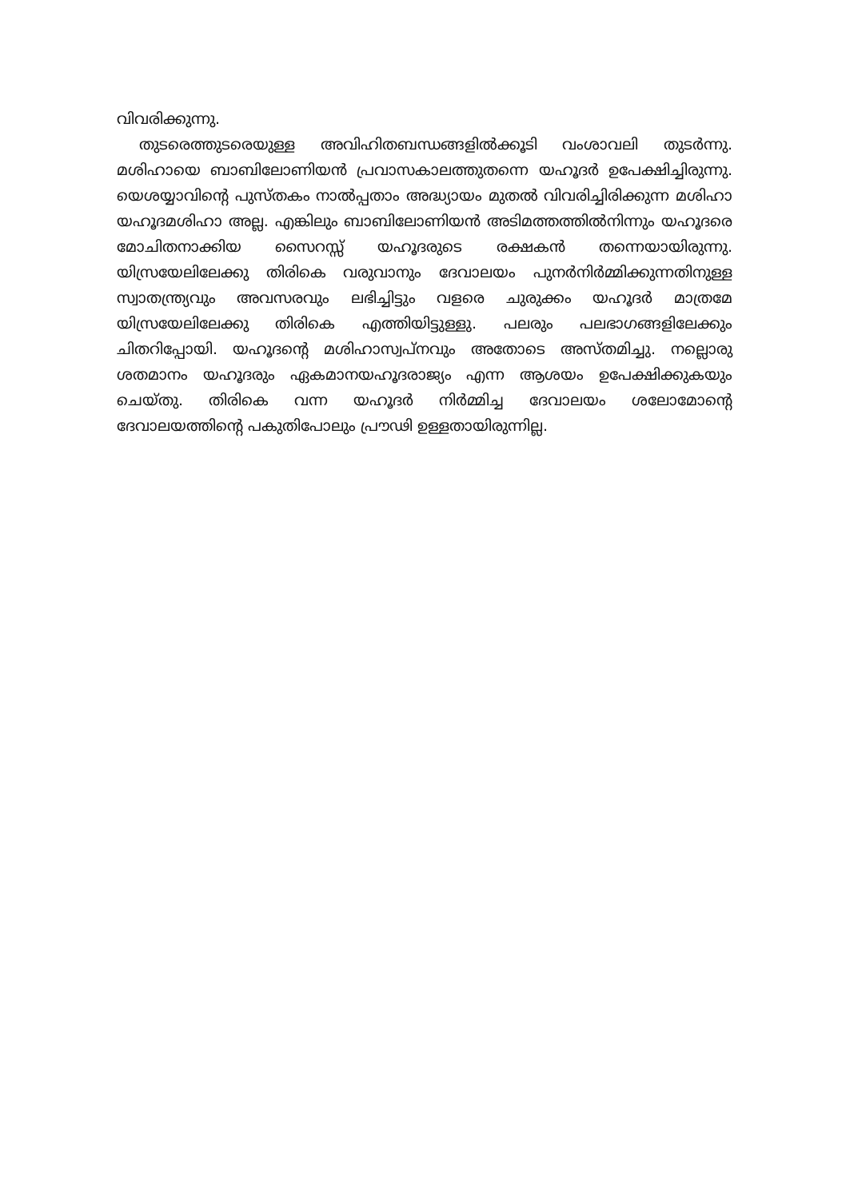വിവരിക്കുന്നു.
തുടരെത്തുടരെയുള്ള അവിഹിതബന്ധങ്ങളിൽക്കൂടി വംശാവലി തുടർന്നു. മശിഹായെ ബാബിലോണിയൻ പ്രവാസകാലത്തുതന്നെ യഹൂദർ ഉപേക്ഷിച്ചിരുന്നു. യെശയ്യാവിന്റെ പുസ്തകം നാൽപ്പതാം അദ്ധ്യായം മുതൽ വിവരിച്ചിരിക്കുന്ന മശിഹാ യഹൂദമശിഹാ അല്ല. എങ്കിലും ബാബിലോണിയൻ അടിമത്തത്തിൽനിന്നും യഹൂദരെ മോചിതനാക്കിയ സൈറസ്സ് യഹൂദരുടെ രക്ഷകൻ തന്നെയായിരുന്നു. യിസ്രയേലിലേക്കു തിരികെ വരുവാനും ദേവാലയം പുനർനിർമ്മിക്കുന്നതിനുള്ള സ്വാതന്ത്ര്യവും അവസരവും ലഭിച്ചിട്ടും വളരെ ചുരുക്കം യഹൂദർ മാത്രമേ യിസ്രയേലിലേക്കു തിരികെ എത്തിയിട്ടുള്ളു. പലരും പലഭാഗങ്ങളിലേക്കും ചിതറിപ്പോയി. യഹൂദന്റെ മശിഹാസ്വപ്നവും അതോടെ അസ്തമിച്ചു. നല്ലൊരു ശതമാനം യഹൂദരും ഏകമാനയഹൂദരാജ്യം എന്ന ആശയം ഉപേക്ഷിക്കുകയും ചെയ്തു. തിരികെ വന്ന യഹൂദർ നിർമ്മിച്ച ദേവാലയം ശലോമോന്റെ ദേവാലയത്തിന്റെ പകുതിപോലും പ്രൗഢി ഉള്ളതായിരുന്നില്ല.